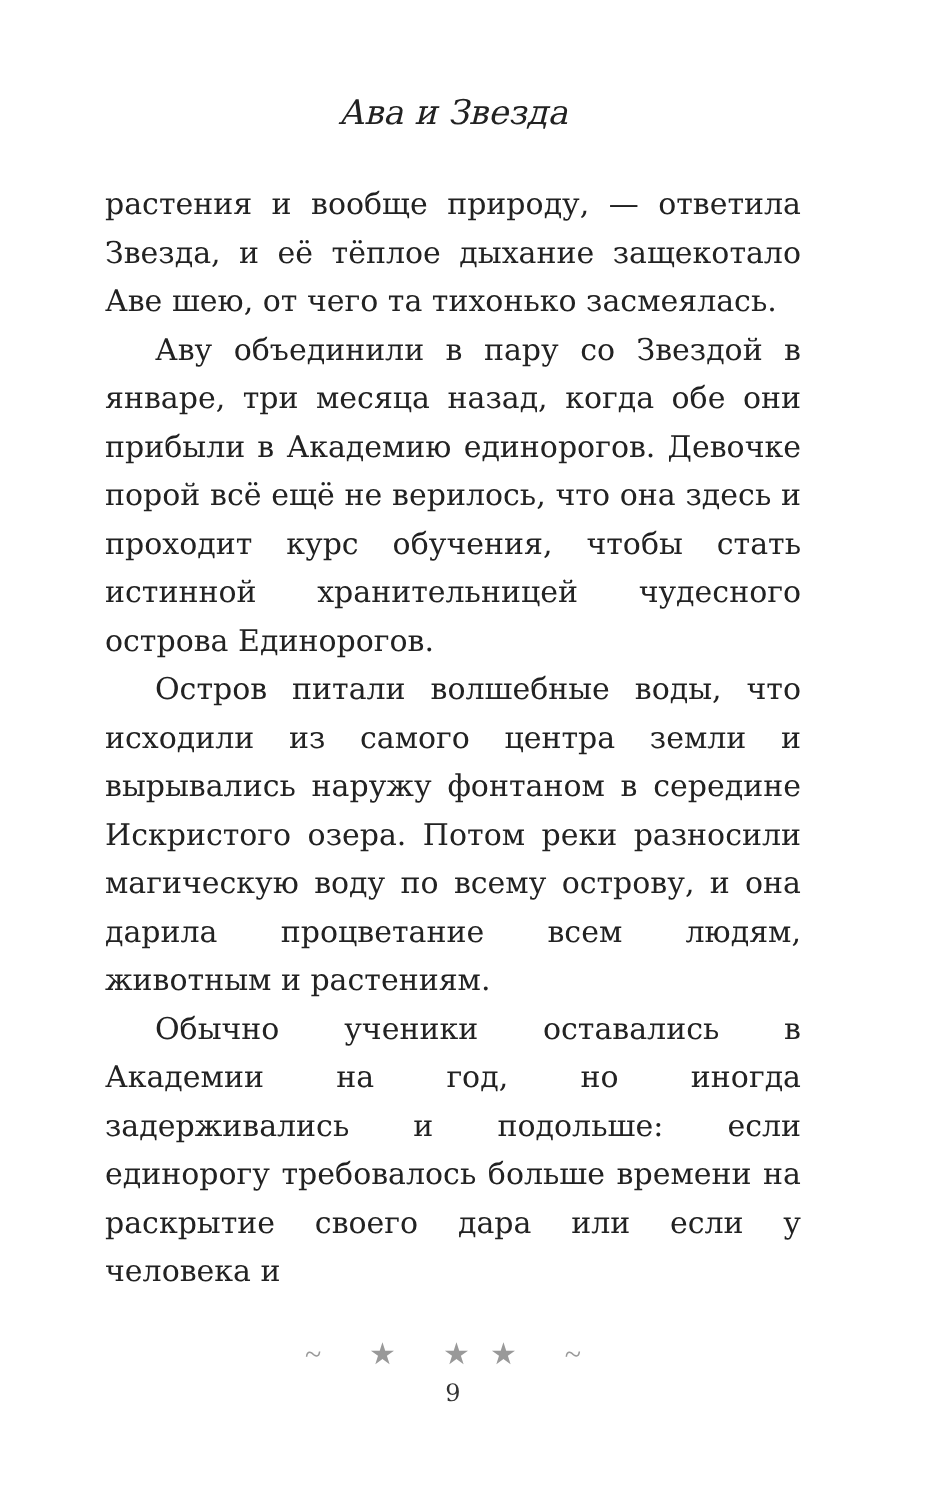Ава и Звезда
растения и вообще природу, — ответила Звезда, и её тёплое дыхание защекотало Аве шею, от чего та тихонько засмеялась.
Аву объединили в пару со Звездой в январе, три месяца назад, когда обе они прибыли в Академию единорогов. Девочке порой всё ещё не верилось, что она здесь и проходит курс обучения, чтобы стать истинной хранительницей чудесного острова Единорогов.
Остров питали волшебные воды, что исходили из самого центра земли и вырывались наружу фонтаном в середине Искристого озера. Потом реки разносили магическую воду по всему острову, и она дарила процветание всем людям, животным и растениям.
Обычно ученики оставались в Академии на год, но иногда задерживались и подольше: если единорогу требовалось больше времени на раскрытие своего дара или если у человека и
~ ★ ★★ ~
9